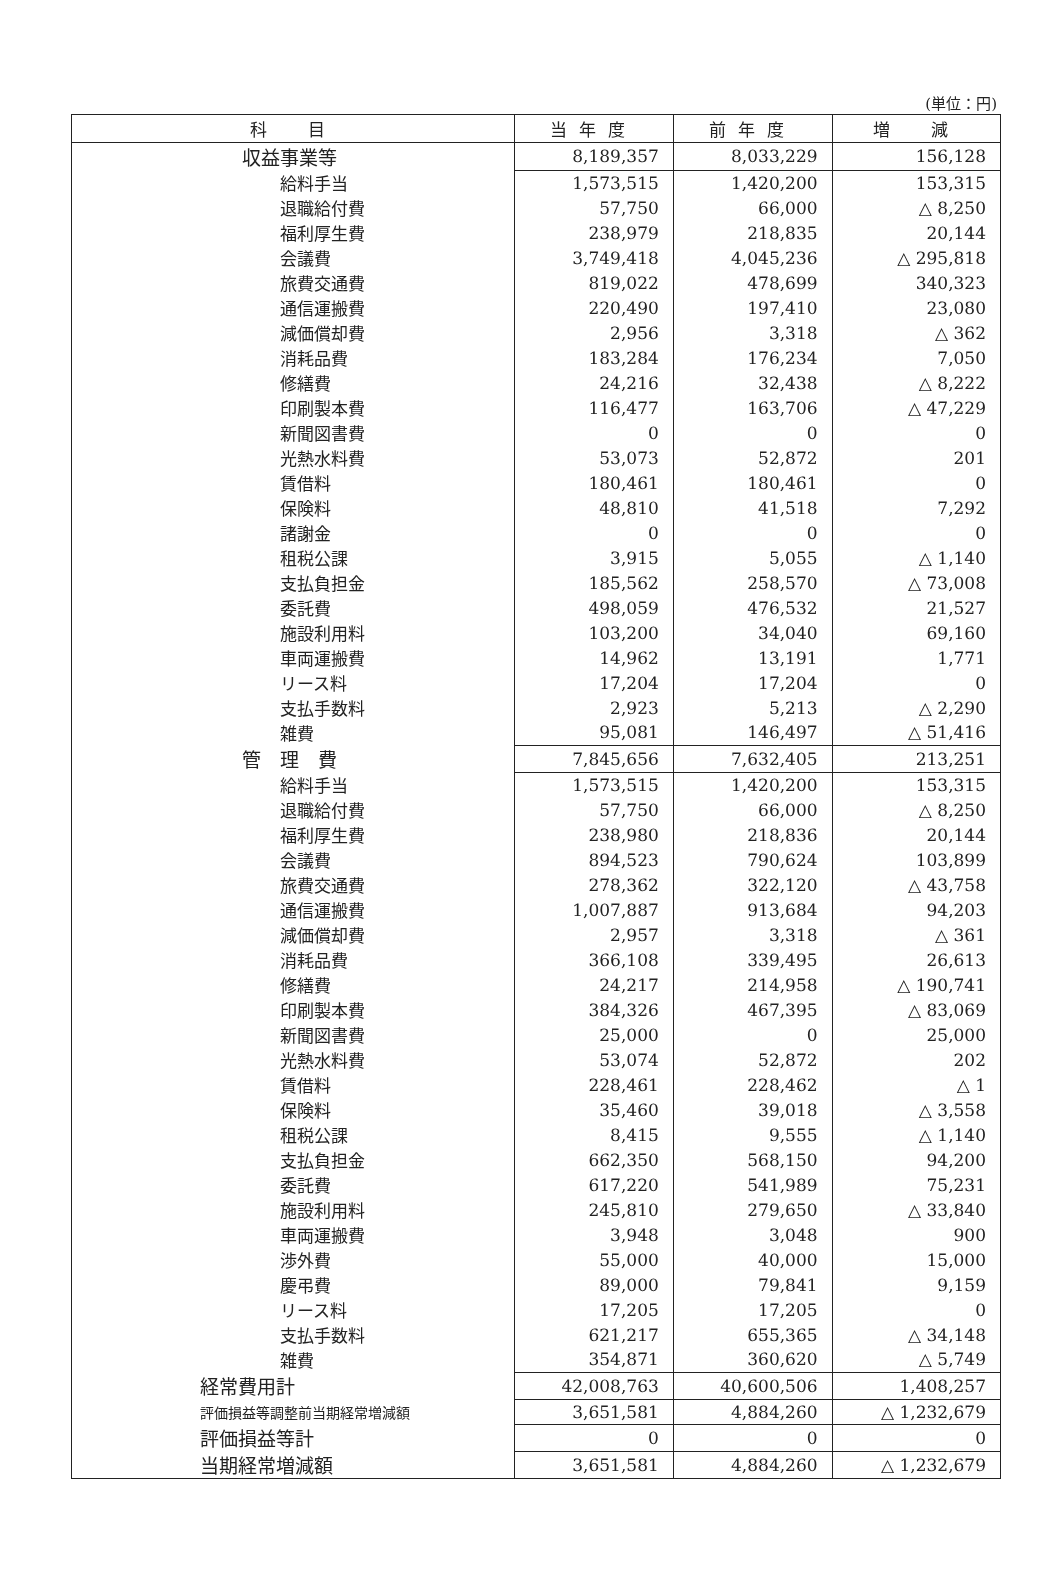(単位：円)
| 科 目 | 当年度 | 前年度 | 増 減 |
| --- | --- | --- | --- |
| 収益事業等 | 8,189,357 | 8,033,229 | 156,128 |
| 給料手当 | 1,573,515 | 1,420,200 | 153,315 |
| 退職給付費 | 57,750 | 66,000 | △ 8,250 |
| 福利厚生費 | 238,979 | 218,835 | 20,144 |
| 会議費 | 3,749,418 | 4,045,236 | △ 295,818 |
| 旅費交通費 | 819,022 | 478,699 | 340,323 |
| 通信運搬費 | 220,490 | 197,410 | 23,080 |
| 減価償却費 | 2,956 | 3,318 | △ 362 |
| 消耗品費 | 183,284 | 176,234 | 7,050 |
| 修繕費 | 24,216 | 32,438 | △ 8,222 |
| 印刷製本費 | 116,477 | 163,706 | △ 47,229 |
| 新聞図書費 | 0 | 0 | 0 |
| 光熱水料費 | 53,073 | 52,872 | 201 |
| 賃借料 | 180,461 | 180,461 | 0 |
| 保険料 | 48,810 | 41,518 | 7,292 |
| 諸謝金 | 0 | 0 | 0 |
| 租税公課 | 3,915 | 5,055 | △ 1,140 |
| 支払負担金 | 185,562 | 258,570 | △ 73,008 |
| 委託費 | 498,059 | 476,532 | 21,527 |
| 施設利用料 | 103,200 | 34,040 | 69,160 |
| 車両運搬費 | 14,962 | 13,191 | 1,771 |
| リース料 | 17,204 | 17,204 | 0 |
| 支払手数料 | 2,923 | 5,213 | △ 2,290 |
| 雑費 | 95,081 | 146,497 | △ 51,416 |
| 管 理 費 | 7,845,656 | 7,632,405 | 213,251 |
| 給料手当 | 1,573,515 | 1,420,200 | 153,315 |
| 退職給付費 | 57,750 | 66,000 | △ 8,250 |
| 福利厚生費 | 238,980 | 218,836 | 20,144 |
| 会議費 | 894,523 | 790,624 | 103,899 |
| 旅費交通費 | 278,362 | 322,120 | △ 43,758 |
| 通信運搬費 | 1,007,887 | 913,684 | 94,203 |
| 減価償却費 | 2,957 | 3,318 | △ 361 |
| 消耗品費 | 366,108 | 339,495 | 26,613 |
| 修繕費 | 24,217 | 214,958 | △ 190,741 |
| 印刷製本費 | 384,326 | 467,395 | △ 83,069 |
| 新聞図書費 | 25,000 | 0 | 25,000 |
| 光熱水料費 | 53,074 | 52,872 | 202 |
| 賃借料 | 228,461 | 228,462 | △ 1 |
| 保険料 | 35,460 | 39,018 | △ 3,558 |
| 租税公課 | 8,415 | 9,555 | △ 1,140 |
| 支払負担金 | 662,350 | 568,150 | 94,200 |
| 委託費 | 617,220 | 541,989 | 75,231 |
| 施設利用料 | 245,810 | 279,650 | △ 33,840 |
| 車両運搬費 | 3,948 | 3,048 | 900 |
| 渉外費 | 55,000 | 40,000 | 15,000 |
| 慶弔費 | 89,000 | 79,841 | 9,159 |
| リース料 | 17,205 | 17,205 | 0 |
| 支払手数料 | 621,217 | 655,365 | △ 34,148 |
| 雑費 | 354,871 | 360,620 | △ 5,749 |
| 経常費用計 | 42,008,763 | 40,600,506 | 1,408,257 |
| 評価損益等調整前当期経常増減額 | 3,651,581 | 4,884,260 | △ 1,232,679 |
| 評価損益等計 | 0 | 0 | 0 |
| 当期経常増減額 | 3,651,581 | 4,884,260 | △ 1,232,679 |